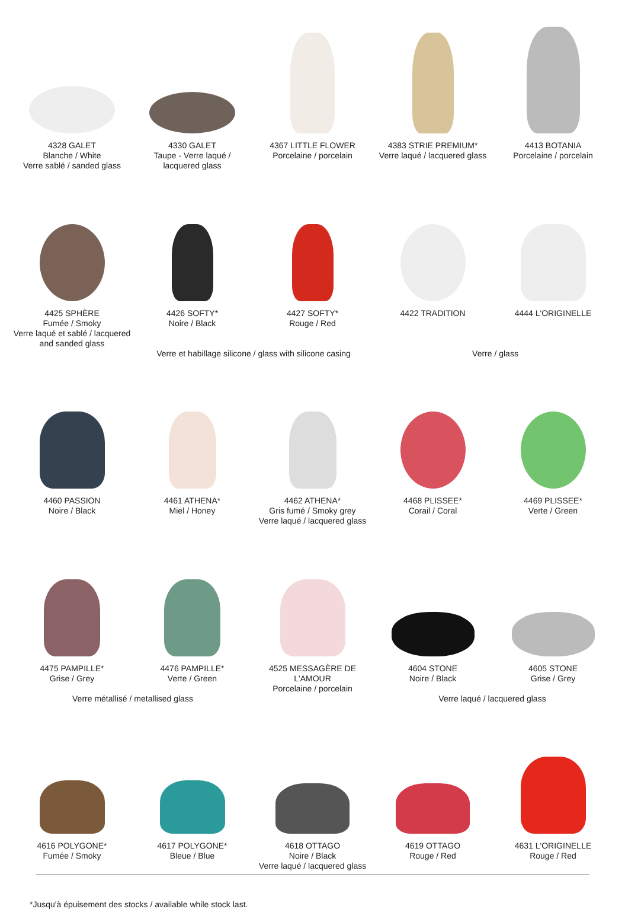4328 GALET
Blanche / White
Verre sablé / sanded glass
4330 GALET
Taupe - Verre laqué /
lacquered glass
4367 LITTLE FLOWER
Porcelaine / porcelain
4383 STRIE PREMIUM*
Verre laqué / lacquered glass
4413 BOTANIA
Porcelaine / porcelain
4425 SPHÈRE
Fumée / Smoky
Verre laqué et sablé / lacquered and sanded glass
4426 SOFTY*
Noire / Black
4427 SOFTY*
Rouge / Red
4422 TRADITION 4444 L'ORIGINELLE
Verre et habillage silicone / glass with silicone casing Verre / glass
4460 PASSION
Noire / Black
4461 ATHENA*
Miel / Honey
4462 ATHENA*
Gris fumé / Smoky grey
Verre laqué / lacquered glass
4468 PLISSEE*
Corail / Coral
4469 PLISSEE*
Verte / Green
4475 PAMPILLE*
Grise / Grey
4476 PAMPILLE*
Verte / Green
4525 MESSAGÈRE DE L'AMOUR
Porcelaine / porcelain
4604 STONE
Noire / Black
4605 STONE
Grise / Grey
Verre métallisé / metallised glass Verre laqué / lacquered glass
4616 POLYGONE*
Fumée / Smoky
4617 POLYGONE*
Bleue / Blue
4618 OTTAGO
Noire / Black
Verre laqué / lacquered glass
4619 OTTAGO
Rouge / Red
4631 L'ORIGINELLE
Rouge / Red
*Jusqu'à épuisement des stocks / available while stock last.